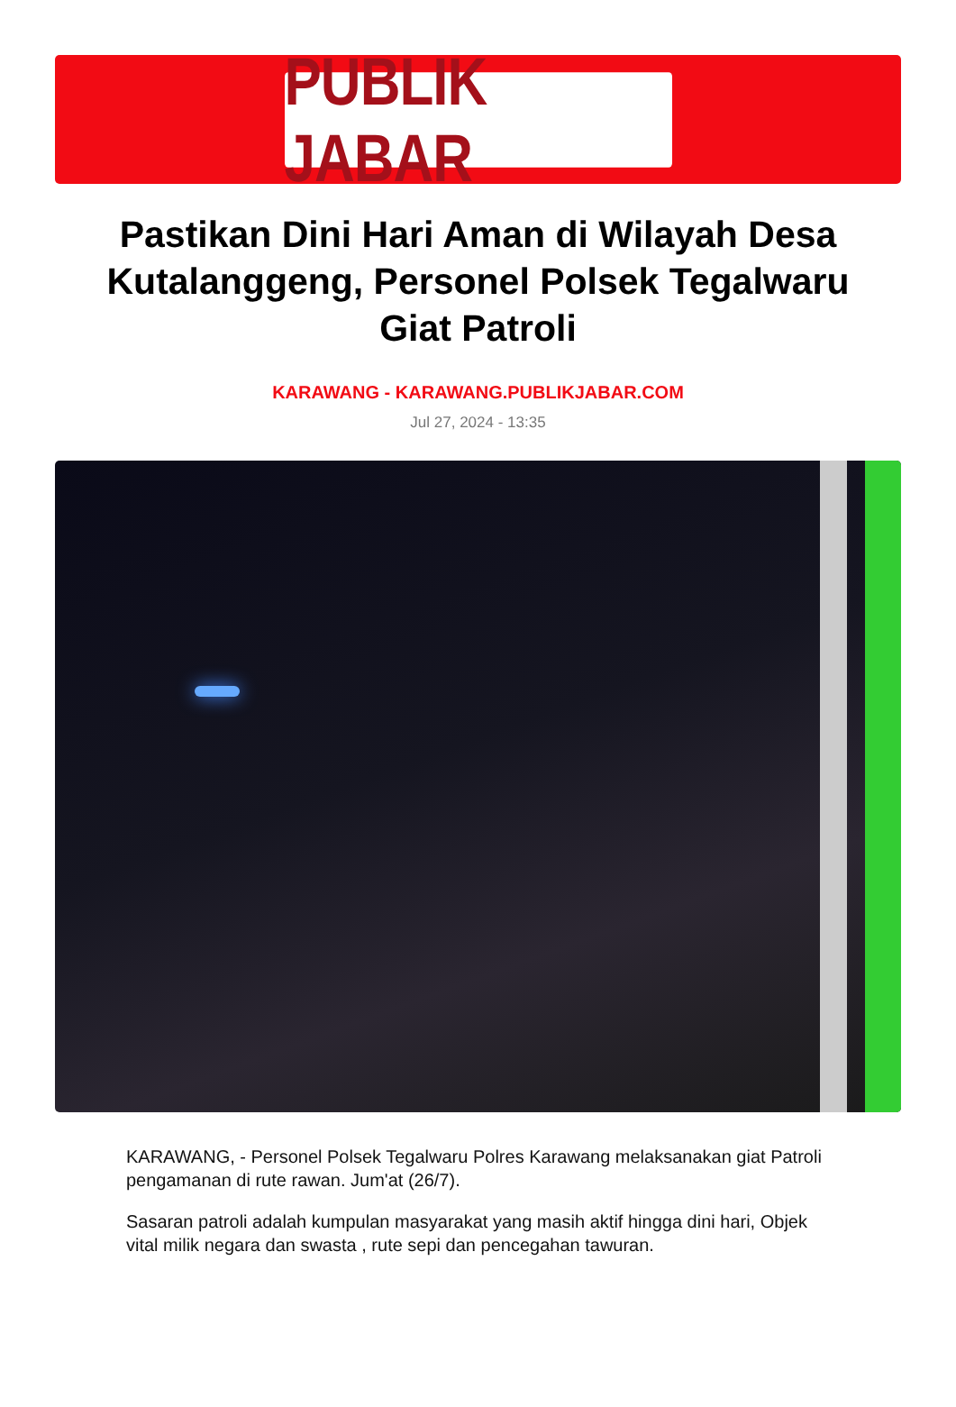PUBLIK JABAR
Pastikan Dini Hari Aman di Wilayah Desa Kutalanggeng, Personel Polsek Tegalwaru Giat Patroli
KARAWANG - KARAWANG.PUBLIKJABAR.COM
Jul 27, 2024 - 13:35
KARAWANG, - Personel Polsek Tegalwaru Polres Karawang melaksanakan giat Patroli pengamanan di rute rawan. Jum'at (26/7).
Sasaran patroli adalah kumpulan masyarakat yang masih aktif hingga dini hari, Objek vital milik negara dan swasta , rute sepi dan pencegahan tawuran.